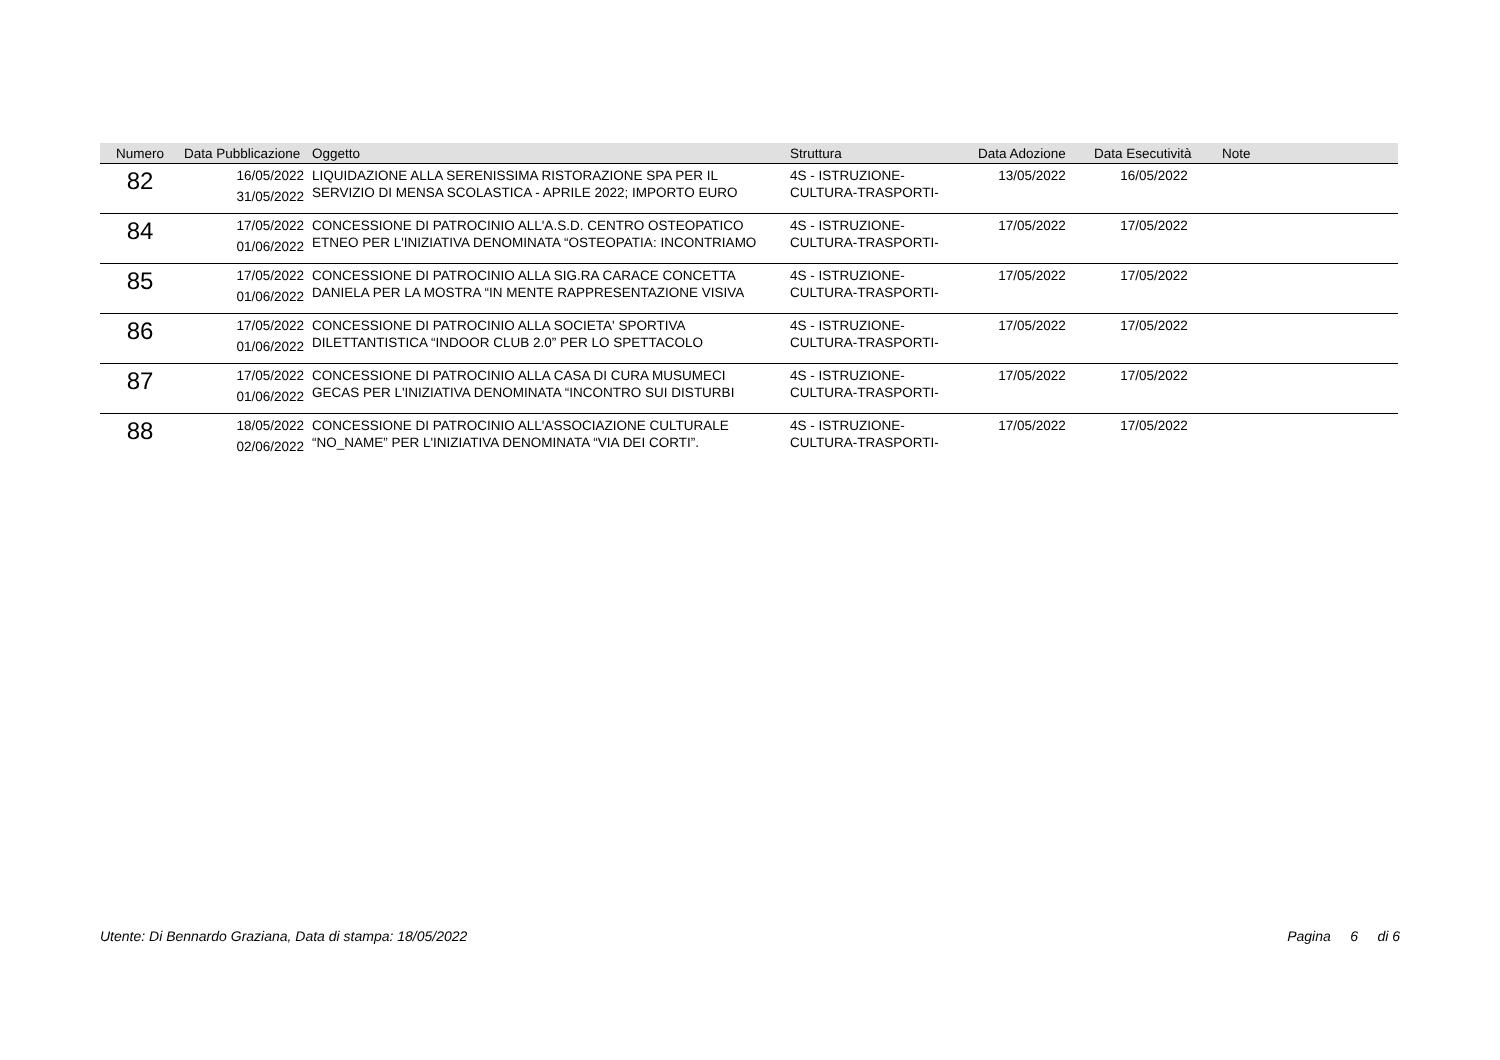| Numero | Data Pubblicazione | Oggetto | Struttura | Data Adozione | Data Esecutività | Note |
| --- | --- | --- | --- | --- | --- | --- |
| 82 | 16/05/2022 31/05/2022 | LIQUIDAZIONE ALLA SERENISSIMA RISTORAZIONE SPA PER IL SERVIZIO DI MENSA SCOLASTICA - APRILE 2022; IMPORTO EURO | 4S - ISTRUZIONE- CULTURA-TRASPORTI- | 13/05/2022 | 16/05/2022 | |
| 84 | 17/05/2022 01/06/2022 | CONCESSIONE DI PATROCINIO ALL'A.S.D. CENTRO OSTEOPATICO ETNEO PER L'INIZIATIVA DENOMINATA “OSTEOPATIA: INCONTRIAMO | 4S - ISTRUZIONE- CULTURA-TRASPORTI- | 17/05/2022 | 17/05/2022 | |
| 85 | 17/05/2022 01/06/2022 | CONCESSIONE DI PATROCINIO ALLA SIG.RA CARACE CONCETTA DANIELA PER LA MOSTRA “IN MENTE RAPPRESENTAZIONE VISIVA | 4S - ISTRUZIONE- CULTURA-TRASPORTI- | 17/05/2022 | 17/05/2022 | |
| 86 | 17/05/2022 01/06/2022 | CONCESSIONE DI PATROCINIO ALLA SOCIETA' SPORTIVA DILETTANTISTICA “INDOOR CLUB 2.0” PER LO SPETTACOLO | 4S - ISTRUZIONE- CULTURA-TRASPORTI- | 17/05/2022 | 17/05/2022 | |
| 87 | 17/05/2022 01/06/2022 | CONCESSIONE DI PATROCINIO ALLA CASA DI CURA MUSUMECI GECAS PER L'INIZIATIVA DENOMINATA “INCONTRO SUI DISTURBI | 4S - ISTRUZIONE- CULTURA-TRASPORTI- | 17/05/2022 | 17/05/2022 | |
| 88 | 18/05/2022 02/06/2022 | CONCESSIONE DI PATROCINIO ALL'ASSOCIAZIONE CULTURALE “NO_NAME” PER L'INIZIATIVA DENOMINATA “VIA DEI CORTI”. | 4S - ISTRUZIONE- CULTURA-TRASPORTI- | 17/05/2022 | 17/05/2022 | |
Utente: Di Bennardo Graziana, Data di stampa: 18/05/2022 Pagina 6 di 6